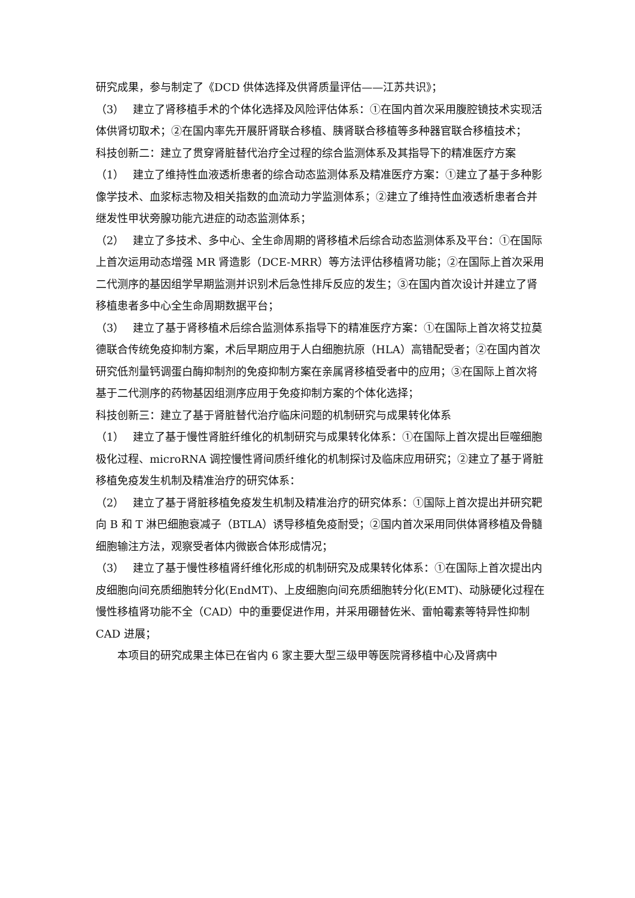研究成果，参与制定了《DCD 供体选择及供肾质量评估——江苏共识》；
（3）　 建立了肾移植手术的个体化选择及风险评估体系：①在国内首次采用腹腔镜技术实现活体供肾切取术；②在国内率先开展肝肾联合移植、胰肾联合移植等多种器官联合移植技术；
科技创新二：建立了贯穿肾脏替代治疗全过程的综合监测体系及其指导下的精准医疗方案
（1）　 建立了维持性血液透析患者的综合动态监测体系及精准医疗方案：①建立了基于多种影像学技术、血浆标志物及相关指数的血流动力学监测体系；②建立了维持性血液透析患者合并继发性甲状旁腺功能亢进症的动态监测体系；
（2）　 建立了多技术、多中心、全生命周期的肾移植术后综合动态监测体系及平台：①在国际上首次运用动态增强 MR 肾造影（DCE-MRR）等方法评估移植肾功能；②在国际上首次采用二代测序的基因组学早期监测并识别术后急性排斥反应的发生；③在国内首次设计并建立了肾移植患者多中心全生命周期数据平台；
（3）　 建立了基于肾移植术后综合监测体系指导下的精准医疗方案：①在国际上首次将艾拉莫德联合传统免疫抑制方案，术后早期应用于人白细胞抗原（HLA）高错配受者；②在国内首次研究低剂量钙调蛋白酶抑制剂的免疫抑制方案在亲属肾移植受者中的应用；③在国际上首次将基于二代测序的药物基因组测序应用于免疫抑制方案的个体化选择；
科技创新三：建立了基于肾脏替代治疗临床问题的机制研究与成果转化体系
（1）　 建立了基于慢性肾脏纤维化的机制研究与成果转化体系：①在国际上首次提出巨噬细胞极化过程、microRNA 调控慢性肾间质纤维化的机制探讨及临床应用研究；②建立了基于肾脏移植免疫发生机制及精准治疗的研究体系：
（2）　 建立了基于肾脏移植免疫发生机制及精准治疗的研究体系：①国际上首次提出并研究靶向 B 和 T 淋巴细胞衰减子（BTLA）诱导移植免疫耐受；②国内首次采用同供体肾移植及骨髓细胞输注方法，观察受者体内微嵌合体形成情况；
（3）　 建立了基于慢性移植肾纤维化形成的机制研究及成果转化体系：①在国际上首次提出内皮细胞向间充质细胞转分化(EndMT)、上皮细胞向间充质细胞转分化(EMT)、动脉硬化过程在慢性移植肾功能不全（CAD）中的重要促进作用，并采用硼替佐米、雷帕霉素等特异性抑制 CAD 进展；
本项目的研究成果主体已在省内 6 家主要大型三级甲等医院肾移植中心及肾病中